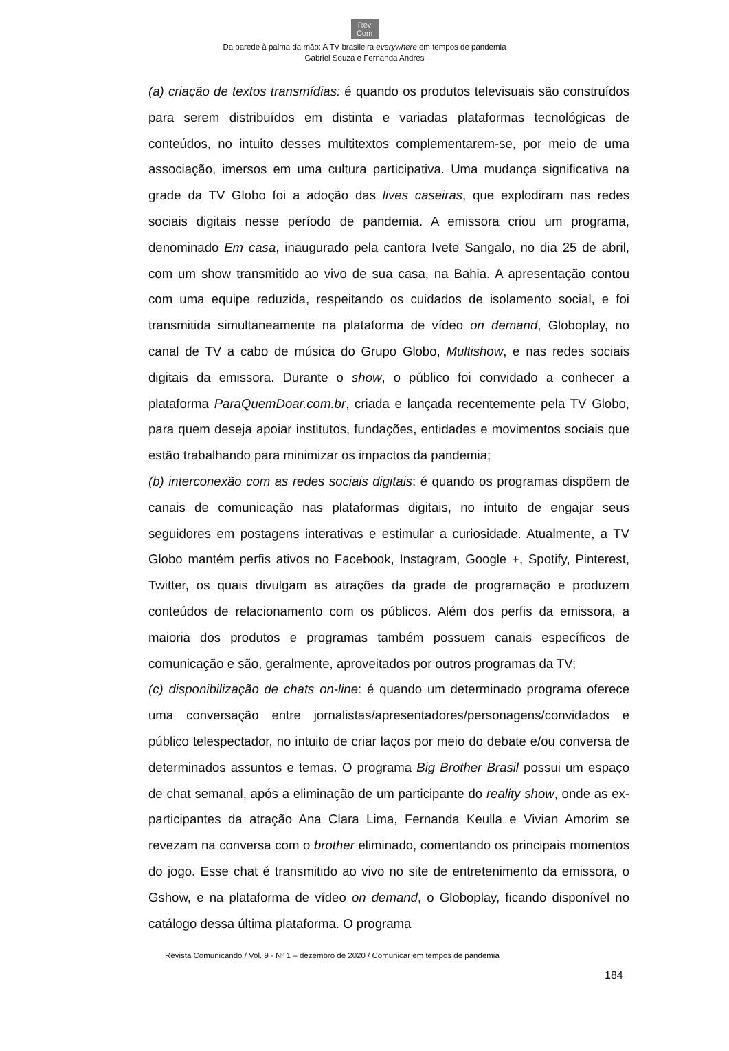Rev
Com
Da parede à palma da mão: A TV brasileira everywhere em tempos de pandemia
Gabriel Souza e Fernanda Andres
(a) criação de textos transmídias: é quando os produtos televisuais são construídos para serem distribuídos em distinta e variadas plataformas tecnológicas de conteúdos, no intuito desses multitextos complementarem-se, por meio de uma associação, imersos em uma cultura participativa. Uma mudança significativa na grade da TV Globo foi a adoção das lives caseiras, que explodiram nas redes sociais digitais nesse período de pandemia. A emissora criou um programa, denominado Em casa, inaugurado pela cantora Ivete Sangalo, no dia 25 de abril, com um show transmitido ao vivo de sua casa, na Bahia. A apresentação contou com uma equipe reduzida, respeitando os cuidados de isolamento social, e foi transmitida simultaneamente na plataforma de vídeo on demand, Globoplay, no canal de TV a cabo de música do Grupo Globo, Multishow, e nas redes sociais digitais da emissora. Durante o show, o público foi convidado a conhecer a plataforma ParaQuemDoar.com.br, criada e lançada recentemente pela TV Globo, para quem deseja apoiar institutos, fundações, entidades e movimentos sociais que estão trabalhando para minimizar os impactos da pandemia;
(b) interconexão com as redes sociais digitais: é quando os programas dispõem de canais de comunicação nas plataformas digitais, no intuito de engajar seus seguidores em postagens interativas e estimular a curiosidade. Atualmente, a TV Globo mantém perfis ativos no Facebook, Instagram, Google +, Spotify, Pinterest, Twitter, os quais divulgam as atrações da grade de programação e produzem conteúdos de relacionamento com os públicos. Além dos perfis da emissora, a maioria dos produtos e programas também possuem canais específicos de comunicação e são, geralmente, aproveitados por outros programas da TV;
(c) disponibilização de chats on-line: é quando um determinado programa oferece uma conversação entre jornalistas/apresentadores/personagens/convidados e público telespectador, no intuito de criar laços por meio do debate e/ou conversa de determinados assuntos e temas. O programa Big Brother Brasil possui um espaço de chat semanal, após a eliminação de um participante do reality show, onde as ex-participantes da atração Ana Clara Lima, Fernanda Keulla e Vivian Amorim se revezam na conversa com o brother eliminado, comentando os principais momentos do jogo. Esse chat é transmitido ao vivo no site de entretenimento da emissora, o Gshow, e na plataforma de vídeo on demand, o Globoplay, ficando disponível no catálogo dessa última plataforma. O programa
Revista Comunicando / Vol. 9 - Nº 1 – dezembro de 2020 / Comunicar em tempos de pandemia
184